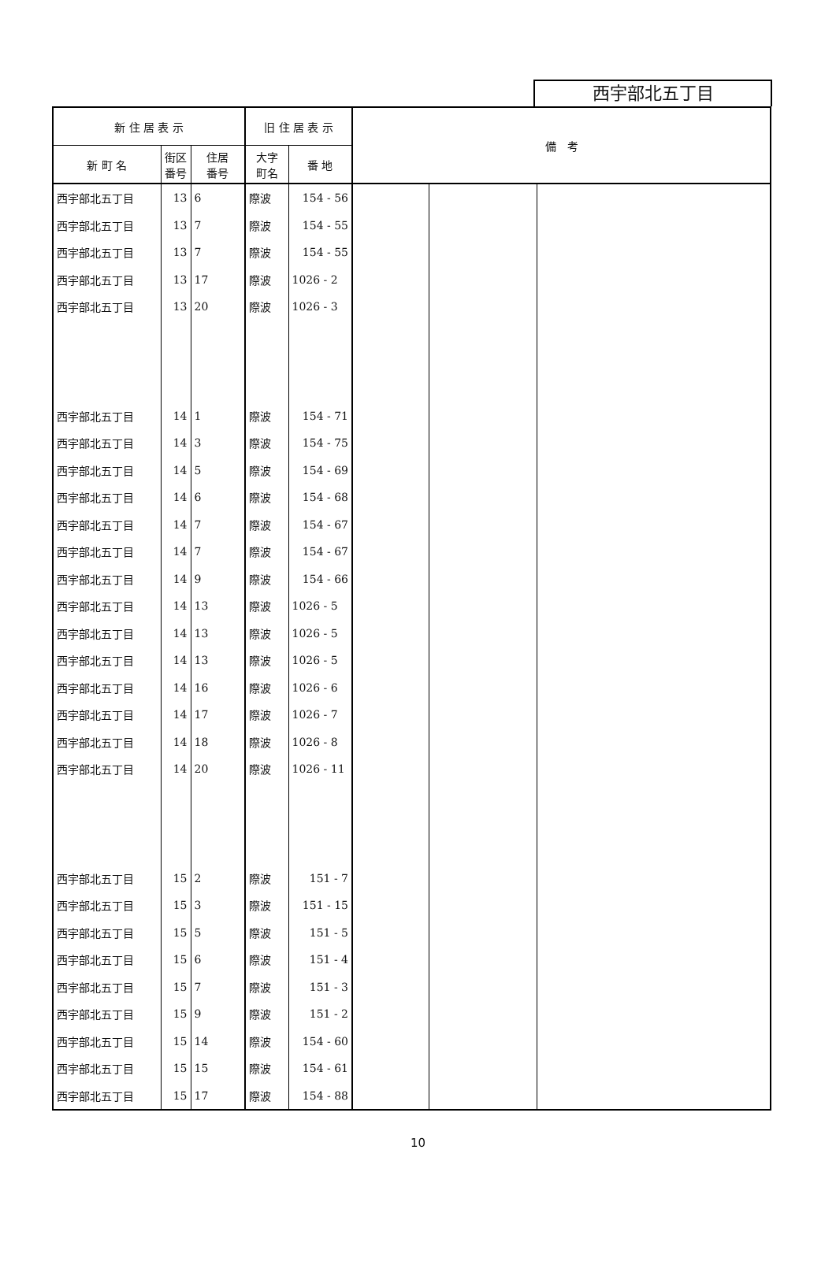西宇部北五丁目
| 新 住 居 表 示 | | | 旧 住 居 表 示 | | 備 考 | | |
| --- | --- | --- | --- | --- | --- | --- | --- |
| 新 町 名 | 街区 番号 | 住居 番号 | 大字 町名 | 番 地 | | | |
| 西宇部北五丁目 | 13 | 6 | 際波 | 154 - 56 | | | |
| 西宇部北五丁目 | 13 | 7 | 際波 | 154 - 55 | | | |
| 西宇部北五丁目 | 13 | 7 | 際波 | 154 - 55 | | | |
| 西宇部北五丁目 | 13 | 17 | 際波 | 1026 - 2 | | | |
| 西宇部北五丁目 | 13 | 20 | 際波 | 1026 - 3 | | | |
| 西宇部北五丁目 | 14 | 1 | 際波 | 154 - 71 | | | |
| 西宇部北五丁目 | 14 | 3 | 際波 | 154 - 75 | | | |
| 西宇部北五丁目 | 14 | 5 | 際波 | 154 - 69 | | | |
| 西宇部北五丁目 | 14 | 6 | 際波 | 154 - 68 | | | |
| 西宇部北五丁目 | 14 | 7 | 際波 | 154 - 67 | | | |
| 西宇部北五丁目 | 14 | 7 | 際波 | 154 - 67 | | | |
| 西宇部北五丁目 | 14 | 9 | 際波 | 154 - 66 | | | |
| 西宇部北五丁目 | 14 | 13 | 際波 | 1026 - 5 | | | |
| 西宇部北五丁目 | 14 | 13 | 際波 | 1026 - 5 | | | |
| 西宇部北五丁目 | 14 | 13 | 際波 | 1026 - 5 | | | |
| 西宇部北五丁目 | 14 | 16 | 際波 | 1026 - 6 | | | |
| 西宇部北五丁目 | 14 | 17 | 際波 | 1026 - 7 | | | |
| 西宇部北五丁目 | 14 | 18 | 際波 | 1026 - 8 | | | |
| 西宇部北五丁目 | 14 | 20 | 際波 | 1026 - 11 | | | |
| 西宇部北五丁目 | 15 | 2 | 際波 | 151 - 7 | | | |
| 西宇部北五丁目 | 15 | 3 | 際波 | 151 - 15 | | | |
| 西宇部北五丁目 | 15 | 5 | 際波 | 151 - 5 | | | |
| 西宇部北五丁目 | 15 | 6 | 際波 | 151 - 4 | | | |
| 西宇部北五丁目 | 15 | 7 | 際波 | 151 - 3 | | | |
| 西宇部北五丁目 | 15 | 9 | 際波 | 151 - 2 | | | |
| 西宇部北五丁目 | 15 | 14 | 際波 | 154 - 60 | | | |
| 西宇部北五丁目 | 15 | 15 | 際波 | 154 - 61 | | | |
| 西宇部北五丁目 | 15 | 17 | 際波 | 154 - 88 | | | |
10